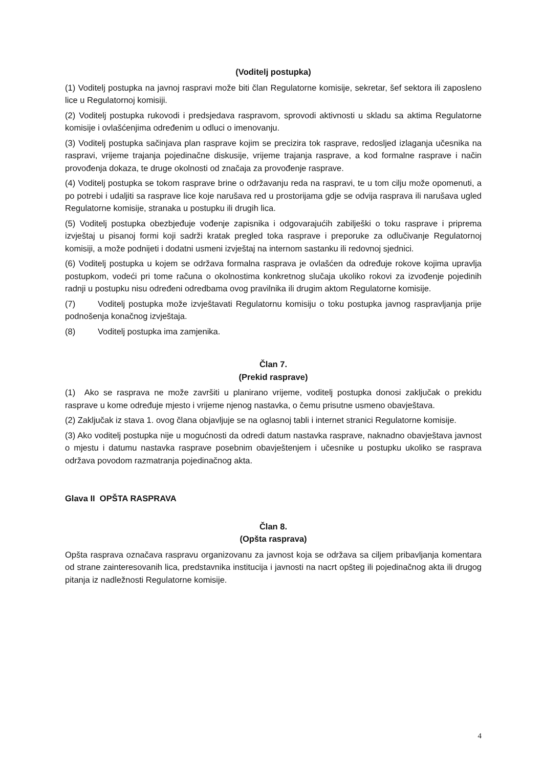(Voditelj postupka)
(1) Voditelj postupka na javnoj raspravi može biti član Regulatorne komisije, sekretar, šef sektora ili zaposleno lice u Regulatornoj komisiji.
(2) Voditelj postupka rukovodi i predsjedava raspravom, sprovodi aktivnosti u skladu sa aktima Regulatorne komisije i ovlašćenjima određenim u odluci o imenovanju.
(3) Voditelj postupka sačinjava plan rasprave kojim se precizira tok rasprave, redosljed izlaganja učesnika na raspravi, vrijeme trajanja pojedinačne diskusije, vrijeme trajanja rasprave, a kod formalne rasprave i način provođenja dokaza, te druge okolnosti od značaja za provođenje rasprave.
(4) Voditelj postupka se tokom rasprave brine o održavanju reda na raspravi, te u tom cilju može opomenuti, a po potrebi i udaljiti sa rasprave lice koje narušava red u prostorijama gdje se odvija rasprava ili narušava ugled Regulatorne komisije, stranaka u postupku ili drugih lica.
(5) Voditelj postupka obezbjeđuje vođenje zapisnika i odgovarajućih zabilješki o toku rasprave i priprema izvještaj u pisanoj formi koji sadrži kratak pregled toka rasprave i preporuke za odlučivanje Regulatornoj komisiji, a može podnijeti i dodatni usmeni izvještaj na internom sastanku ili redovnoj sjednici.
(6) Voditelj postupka u kojem se održava formalna rasprava je ovlašćen da određuje rokove kojima upravlja postupkom, vodeći pri tome računa o okolnostima konkretnog slučaja ukoliko rokovi za izvođenje pojedinih radnji u postupku nisu određeni odredbama ovog pravilnika ili drugim aktom Regulatorne komisije.
(7) Voditelj postupka može izvještavati Regulatornu komisiju o toku postupka javnog raspravljanja prije podnošenja konačnog izvještaja.
(8) Voditelj postupka ima zamjenika.
Član 7.
(Prekid rasprave)
(1) Ako se rasprava ne može završiti u planirano vrijeme, voditelj postupka donosi zaključak o prekidu rasprave u kome određuje mjesto i vrijeme njenog nastavka, o čemu prisutne usmeno obavještava.
(2) Zaključak iz stava 1. ovog člana objavljuje se na oglasnoj tabli i internet stranici Regulatorne komisije.
(3) Ako voditelj postupka nije u mogućnosti da odredi datum nastavka rasprave, naknadno obavještava javnost o mjestu i datumu nastavka rasprave posebnim obavještenjem i učesnike u postupku ukoliko se rasprava održava povodom razmatranja pojedinačnog akta.
Glava II OPŠTA RASPRAVA
Član 8.
(Opšta rasprava)
Opšta rasprava označava raspravu organizovanu za javnost koja se održava sa ciljem pribavljanja komentara od strane zainteresovanih lica, predstavnika institucija i javnosti na nacrt opšteg ili pojedinačnog akta ili drugog pitanja iz nadležnosti Regulatorne komisije.
4